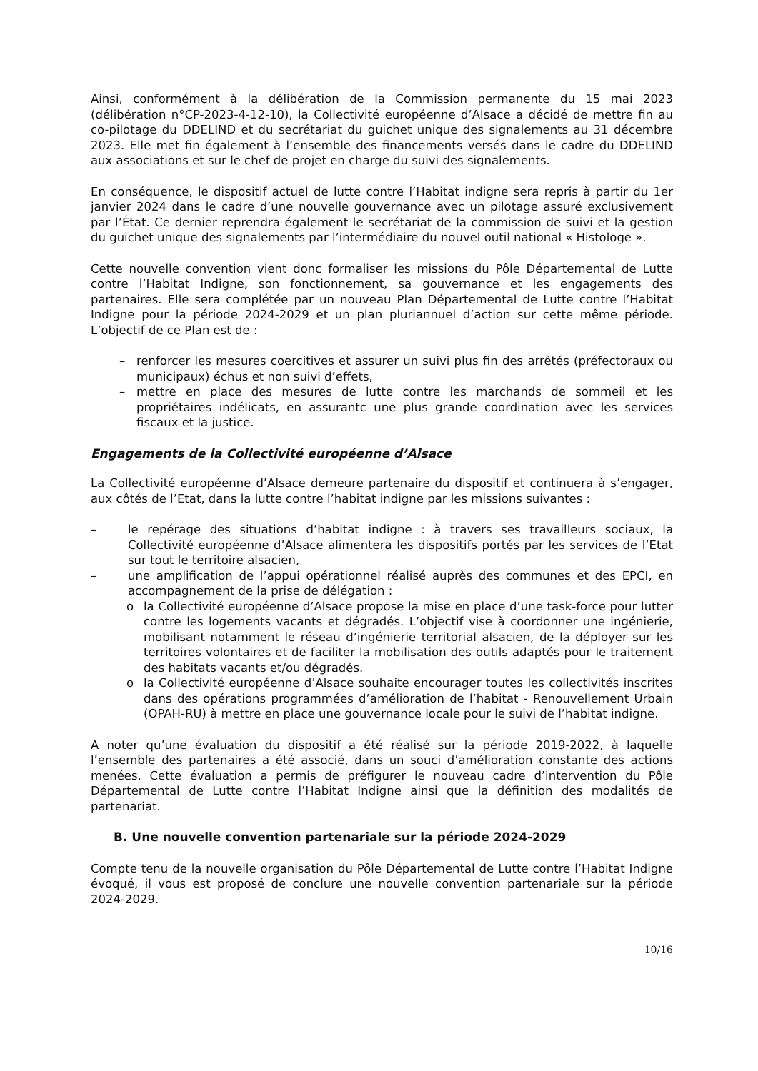Ainsi, conformément à la délibération de la Commission permanente du 15 mai 2023 (délibération n°CP-2023-4-12-10), la Collectivité européenne d’Alsace a décidé de mettre fin au co-pilotage du DDELIND et du secrétariat du guichet unique des signalements au 31 décembre 2023. Elle met fin également à l’ensemble des financements versés dans le cadre du DDELIND aux associations et sur le chef de projet en charge du suivi des signalements.
En conséquence, le dispositif actuel de lutte contre l’Habitat indigne sera repris à partir du 1er janvier 2024 dans le cadre d’une nouvelle gouvernance avec un pilotage assuré exclusivement par l’État. Ce dernier reprendra également le secrétariat de la commission de suivi et la gestion du guichet unique des signalements par l’intermédiaire du nouvel outil national « Histologe ».
Cette nouvelle convention vient donc formaliser les missions du Pôle Départemental de Lutte contre l’Habitat Indigne, son fonctionnement, sa gouvernance et les engagements des partenaires. Elle sera complétée par un nouveau Plan Départemental de Lutte contre l’Habitat Indigne pour la période 2024-2029 et un plan pluriannuel d’action sur cette même période. L’objectif de ce Plan est de :
– renforcer les mesures coercitives et assurer un suivi plus fin des arrêtés (préfectoraux ou municipaux) échus et non suivi d’effets,
– mettre en place des mesures de lutte contre les marchands de sommeil et les propriétaires indélicats, en assurantc une plus grande coordination avec les services fiscaux et la justice.
Engagements de la Collectivité européenne d’Alsace
La Collectivité européenne d’Alsace demeure partenaire du dispositif et continuera à s’engager, aux côtés de l’Etat, dans la lutte contre l’habitat indigne par les missions suivantes :
– le repérage des situations d’habitat indigne : à travers ses travailleurs sociaux, la Collectivité européenne d’Alsace alimentera les dispositifs portés par les services de l’Etat sur tout le territoire alsacien,
– une amplification de l’appui opérationnel réalisé auprès des communes et des EPCI, en accompagnement de la prise de délégation :
o la Collectivité européenne d’Alsace propose la mise en place d’une task-force pour lutter contre les logements vacants et dégradés. L’objectif vise à coordonner une ingénierie, mobilisant notamment le réseau d’ingénierie territorial alsacien, de la déployer sur les territoires volontaires et de faciliter la mobilisation des outils adaptés pour le traitement des habitats vacants et/ou dégradés.
o la Collectivité européenne d’Alsace souhaite encourager toutes les collectivités inscrites dans des opérations programmées d’amélioration de l’habitat - Renouvellement Urbain (OPAH-RU) à mettre en place une gouvernance locale pour le suivi de l’habitat indigne.
A noter qu’une évaluation du dispositif a été réalisé sur la période 2019-2022, à laquelle l’ensemble des partenaires a été associé, dans un souci d’amélioration constante des actions menées. Cette évaluation a permis de préfigurer le nouveau cadre d’intervention du Pôle Départemental de Lutte contre l’Habitat Indigne ainsi que la définition des modalités de partenariat.
B. Une nouvelle convention partenariale sur la période 2024-2029
Compte tenu de la nouvelle organisation du Pôle Départemental de Lutte contre l’Habitat Indigne évoqué, il vous est proposé de conclure une nouvelle convention partenariale sur la période 2024-2029.
10/16